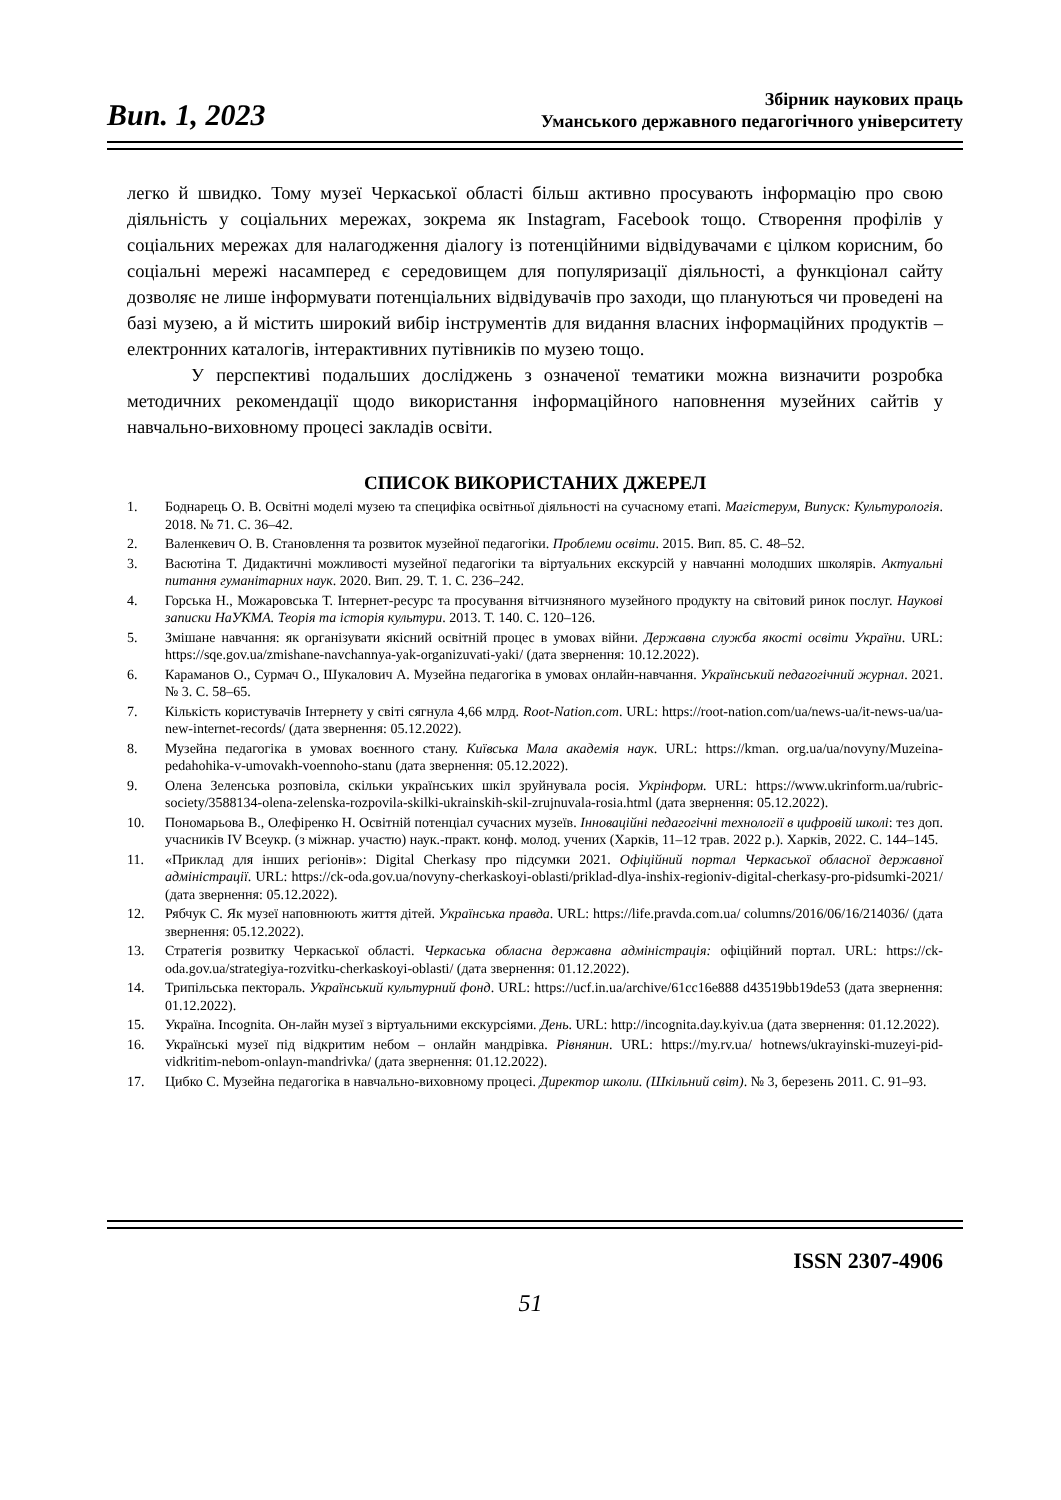Вип. 1, 2023
Збірник наукових праць
Уманського державного педагогічного університету
легко й швидко. Тому музеї Черкаської області більш активно просувають інформацію про свою діяльність у соціальних мережах, зокрема як Instagram, Facebook тощо. Створення профілів у соціальних мережах для налагодження діалогу із потенційними відвідувачами є цілком корисним, бо соціальні мережі насамперед є середовищем для популяризації діяльності, а функціонал сайту дозволяє не лише інформувати потенціальних відвідувачів про заходи, що плануються чи проведені на базі музею, а й містить широкий вибір інструментів для видання власних інформаційних продуктів – електронних каталогів, інтерактивних путівників по музею тощо.
У перспективі подальших досліджень з означеної тематики можна визначити розробка методичних рекомендації щодо використання інформаційного наповнення музейних сайтів у навчально-виховному процесі закладів освіти.
СПИСОК ВИКОРИСТАНИХ ДЖЕРЕЛ
1. Боднарець О. В. Освітні моделі музею та специфіка освітньої діяльності на сучасному етапі. Магістерум, Випуск: Культурологія. 2018. № 71. С. 36–42.
2. Валенкевич О. В. Становлення та розвиток музейної педагогіки. Проблеми освіти. 2015. Вип. 85. С. 48–52.
3. Васютіна Т. Дидактичні можливості музейної педагогіки та віртуальних екскурсій у навчанні молодших школярів. Актуальні питання гуманітарних наук. 2020. Вип. 29. Т. 1. С. 236–242.
4. Горська Н., Можаровська Т. Інтернет-ресурс та просування вітчизняного музейного продукту на світовий ринок послуг. Наукові записки НаУКМА. Теорія та історія культури. 2013. Т. 140. С. 120–126.
5. Змішане навчання: як організувати якісний освітній процес в умовах війни. Державна служба якості освіти України. URL: https://sqe.gov.ua/zmishane-navchannya-yak-organizuvati-yaki/ (дата звернення: 10.12.2022).
6. Караманов О., Сурмач О., Шукалович А. Музейна педагогіка в умовах онлайн-навчання. Український педагогічний журнал. 2021. № 3. С. 58–65.
7. Кількість користувачів Інтернету у світі сягнула 4,66 млрд. Root-Nation.com. URL: https://root-nation.com/ua/news-ua/it-news-ua/ua-new-internet-records/ (дата звернення: 05.12.2022).
8. Музейна педагогіка в умовах воєнного стану. Київська Мала академія наук. URL: https://kman. org.ua/ua/novyny/Muzeina-pedahohika-v-umovakh-voennoho-stanu (дата звернення: 05.12.2022).
9. Олена Зеленська розповіла, скільки українських шкіл зруйнувала росія. Укрінформ. URL: https://www.ukrinform.ua/rubric-society/3588134-olena-zelenska-rozpovila-skilki-ukrainskih-skil-zrujnuvala-rosia.html (дата звернення: 05.12.2022).
10. Пономарьова В., Олефіренко Н. Освітній потенціал сучасних музеїв. Інноваційні педагогічні технології в цифровій школі: тез доп. учасників IV Всеукр. (з міжнар. участю) наук.-практ. конф. молод. учених (Харків, 11–12 трав. 2022 р.). Харків, 2022. С. 144–145.
11. «Приклад для інших регіонів»: Digital Cherkasy про підсумки 2021. Офіційний портал Черкаської обласної державної адміністрації. URL: https://ck-oda.gov.ua/novyny-cherkaskoyi-oblasti/priklad-dlya-inshix-regioniv-digital-cherkasy-pro-pidsumki-2021/ (дата звернення: 05.12.2022).
12. Рябчук С. Як музеї наповнюють життя дітей. Українська правда. URL: https://life.pravda.com.ua/ columns/2016/06/16/214036/ (дата звернення: 05.12.2022).
13. Стратегія розвитку Черкаської області. Черкаська обласна державна адміністрація: офіційний портал. URL: https://ck-oda.gov.ua/strategiya-rozvitku-cherkaskoyi-oblasti/ (дата звернення: 01.12.2022).
14. Трипільська пектораль. Український культурний фонд. URL: https://ucf.in.ua/archive/61cc16e888 d43519bb19de53 (дата звернення: 01.12.2022).
15. Україна. Incognita. Он-лайн музеї з віртуальними екскурсіями. День. URL: http://incognita.day.kyiv.ua (дата звернення: 01.12.2022).
16. Українські музеї під відкритим небом – онлайн мандрівка. Рівнянин. URL: https://my.rv.ua/ hotnews/ukrayinski-muzeyi-pid-vidkritim-nebom-onlayn-mandrivka/ (дата звернення: 01.12.2022).
17. Цибко С. Музейна педагогіка в навчально-виховному процесі. Директор школи. (Шкільний світ). № 3, березень 2011. С. 91–93.
ISSN 2307-4906
51